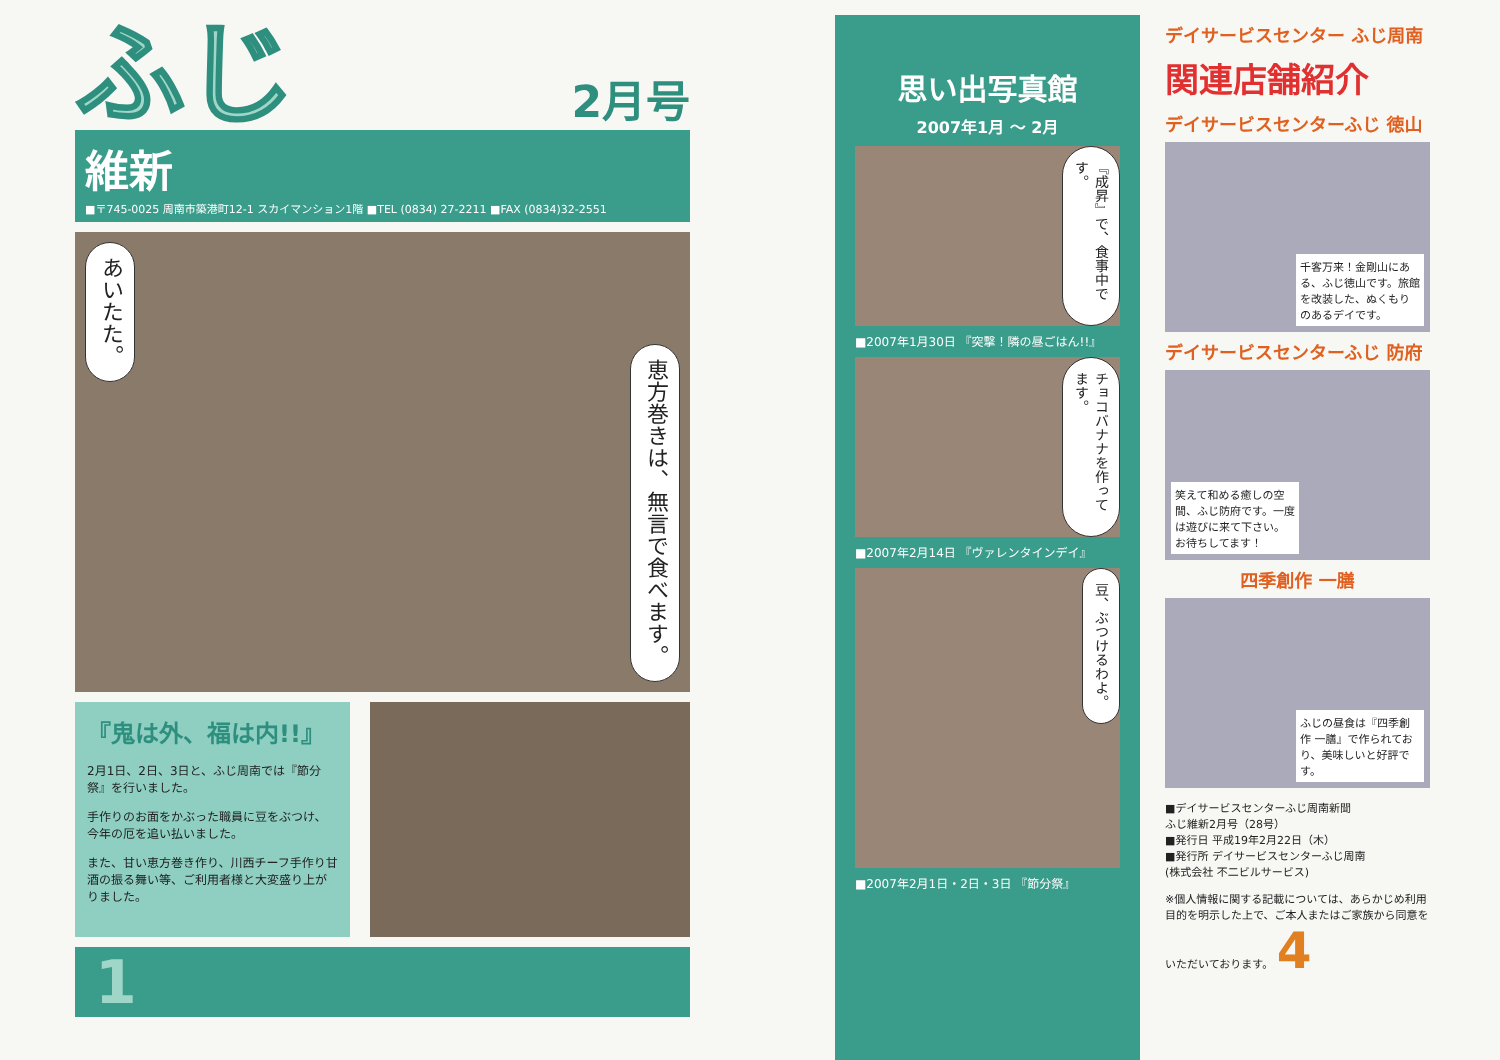ふじ
2月号
維新
■〒745-0025 周南市築港町12-1 スカイマンション1階 ■TEL (0834) 27-2211 ■FAX (0834)32-2551
あいたた。
恵方巻きは、無言で食べます。
『鬼は外、福は内!!』
2月1日、2日、3日と、ふじ周南では『節分祭』を行いました。
手作りのお面をかぶった職員に豆をぶつけ、今年の厄を追い払いました。
また、甘い恵方巻き作り、川西チーフ手作り甘酒の振る舞い等、ご利用者様と大変盛り上がりました。
1
思い出写真館
2007年1月 ～ 2月
『成昇』で、食事中です。
■2007年1月30日 『突撃！隣の昼ごはん!!』
チョコバナナを作ってます。
■2007年2月14日 『ヴァレンタインデイ』
豆、ぶつけるわよ。
■2007年2月1日・2日・3日 『節分祭』
デイサービスセンター ふじ周南
関連店舗紹介
デイサービスセンターふじ 徳山
千客万来！金剛山にある、ふじ徳山です。旅館を改装した、ぬくもりのあるデイです。
デイサービスセンターふじ 防府
笑えて和める癒しの空間、ふじ防府です。一度は遊びに来て下さい。お待ちしてます！
四季創作 一膳
ふじの昼食は『四季創作 一膳』で作られており、美味しいと好評です。
■デイサービスセンターふじ周南新聞
ふじ維新2月号（28号）
■発行日 平成19年2月22日（木）
■発行所 デイサービスセンターふじ周南
(株式会社 不二ビルサービス)
※個人情報に関する記載については、あらかじめ利用目的を明示した上で、ご本人またはご家族から同意をいただいております。 4